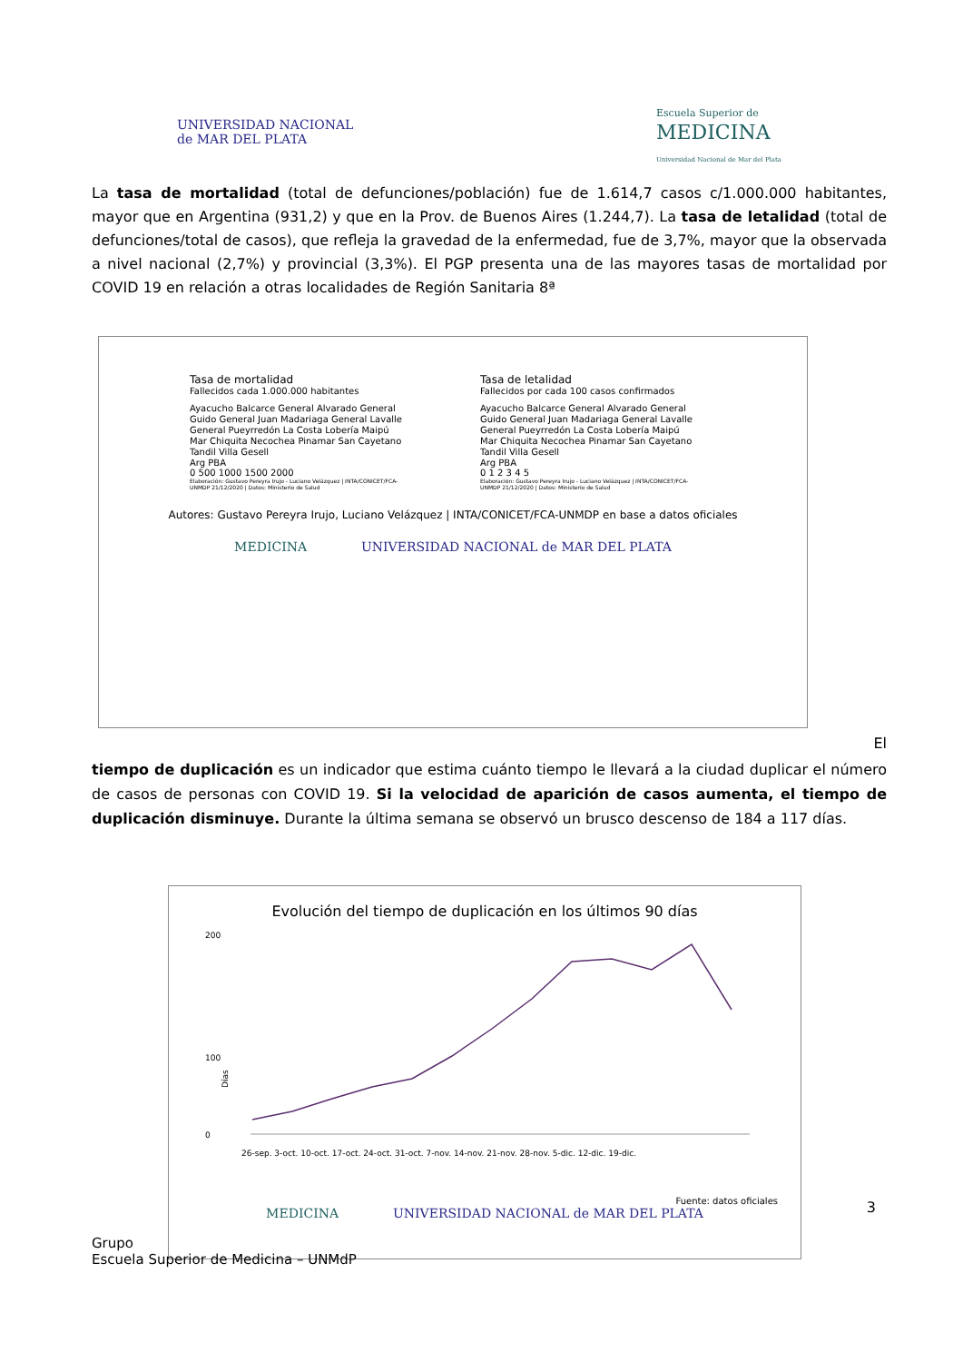UNIVERSIDAD NACIONAL
de MAR DEL PLATA
Escuela Superior de
MEDICINA
Universidad Nacional de Mar del Plata
La tasa de mortalidad (total de defunciones/población) fue de 1.614,7 casos c/1.000.000 habitantes, mayor que en Argentina (931,2) y que en la Prov. de Buenos Aires (1.244,7). La tasa de letalidad (total de defunciones/total de casos), que refleja la gravedad de la enfermedad, fue de 3,7%, mayor que la observada a nivel nacional (2,7%) y provincial (3,3%). El PGP presenta una de las mayores tasas de mortalidad por COVID 19 en relación a otras localidades de Región Sanitaria 8ª
Tasa de mortalidad
Fallecidos cada 1.000.000 habitantes
Ayacucho Balcarce General Alvarado General Guido General Juan Madariaga General Lavalle General Pueyrredón La Costa Lobería Maipú Mar Chiquita Necochea Pinamar San Cayetano Tandil Villa Gesell
Arg PBA
0 500 1000 1500 2000
Elaboración: Gustavo Pereyra Irujo - Luciano Velázquez | INTA/CONICET/FCA-UNMDP 21/12/2020 | Datos: Ministerio de Salud
Tasa de letalidad
Fallecidos por cada 100 casos confirmados
Ayacucho Balcarce General Alvarado General Guido General Juan Madariaga General Lavalle General Pueyrredón La Costa Lobería Maipú Mar Chiquita Necochea Pinamar San Cayetano Tandil Villa Gesell
Arg PBA
0 1 2 3 4 5
Elaboración: Gustavo Pereyra Irujo - Luciano Velázquez | INTA/CONICET/FCA-UNMDP 21/12/2020 | Datos: Ministerio de Salud
Autores: Gustavo Pereyra Irujo, Luciano Velázquez | INTA/CONICET/FCA-UNMDP en base a datos oficiales
MEDICINA UNIVERSIDAD NACIONAL de MAR DEL PLATA
El
tiempo de duplicación es un indicador que estima cuánto tiempo le llevará a la ciudad duplicar el número de casos de personas con COVID 19. Si la velocidad de aparición de casos aumenta, el tiempo de duplicación disminuye. Durante la última semana se observó un brusco descenso de 184 a 117 días.
Evolución del tiempo de duplicación en los últimos 90 días
200
0
100
Días
26-sep. 3-oct. 10-oct. 17-oct. 24-oct. 31-oct. 7-nov. 14-nov. 21-nov. 28-nov. 5-dic. 12-dic. 19-dic.
Fuente: datos oficiales
MEDICINA UNIVERSIDAD NACIONAL de MAR DEL PLATA
3
Grupo
Escuela Superior de Medicina – UNMdP